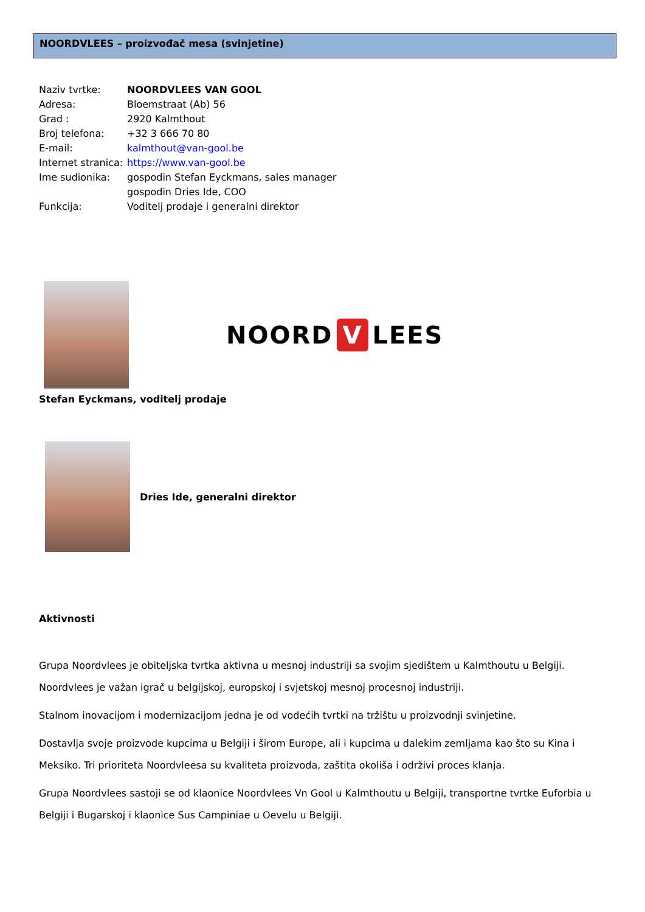NOORDVLEES – proizvođač mesa (svinjetine)
Naziv tvrtke: NOORDVLEES VAN GOOL
Adresa: Bloemstraat (Ab) 56
Grad : 2920 Kalmthout
Broj telefona: +32 3 666 70 80
E-mail: kalmthout@van-gool.be
Internet stranica: https://www.van-gool.be
Ime sudionika: gospodin Stefan Eyckmans, sales manager
gospodin Dries Ide, COO
Funkcija: Voditelj prodaje i generalni direktor
NOORD V LEES
Stefan Eyckmans, voditelj prodaje
Dries Ide, generalni direktor
Aktivnosti
Grupa Noordvlees je obiteljska tvrtka aktivna u mesnoj industriji sa svojim sjedištem u Kalmthoutu u Belgiji. Noordvlees je važan igrač u belgijskoj, europskoj i svjetskoj mesnoj procesnoj industriji.
Stalnom inovacijom i modernizacijom jedna je od vodećih tvrtki na tržištu u proizvodnji svinjetine.
Dostavlja svoje proizvode kupcima u Belgiji i širom Europe, ali i kupcima u dalekim zemljama kao što su Kina i Meksiko. Tri prioriteta Noordvleesa su kvaliteta proizvoda, zaštita okoliša i održivi proces klanja.
Grupa Noordvlees sastoji se od klaonice Noordvlees Vn Gool u Kalmthoutu u Belgiji, transportne tvrtke Euforbia u Belgiji i Bugarskoj i klaonice Sus Campiniae u Oevelu u Belgiji.